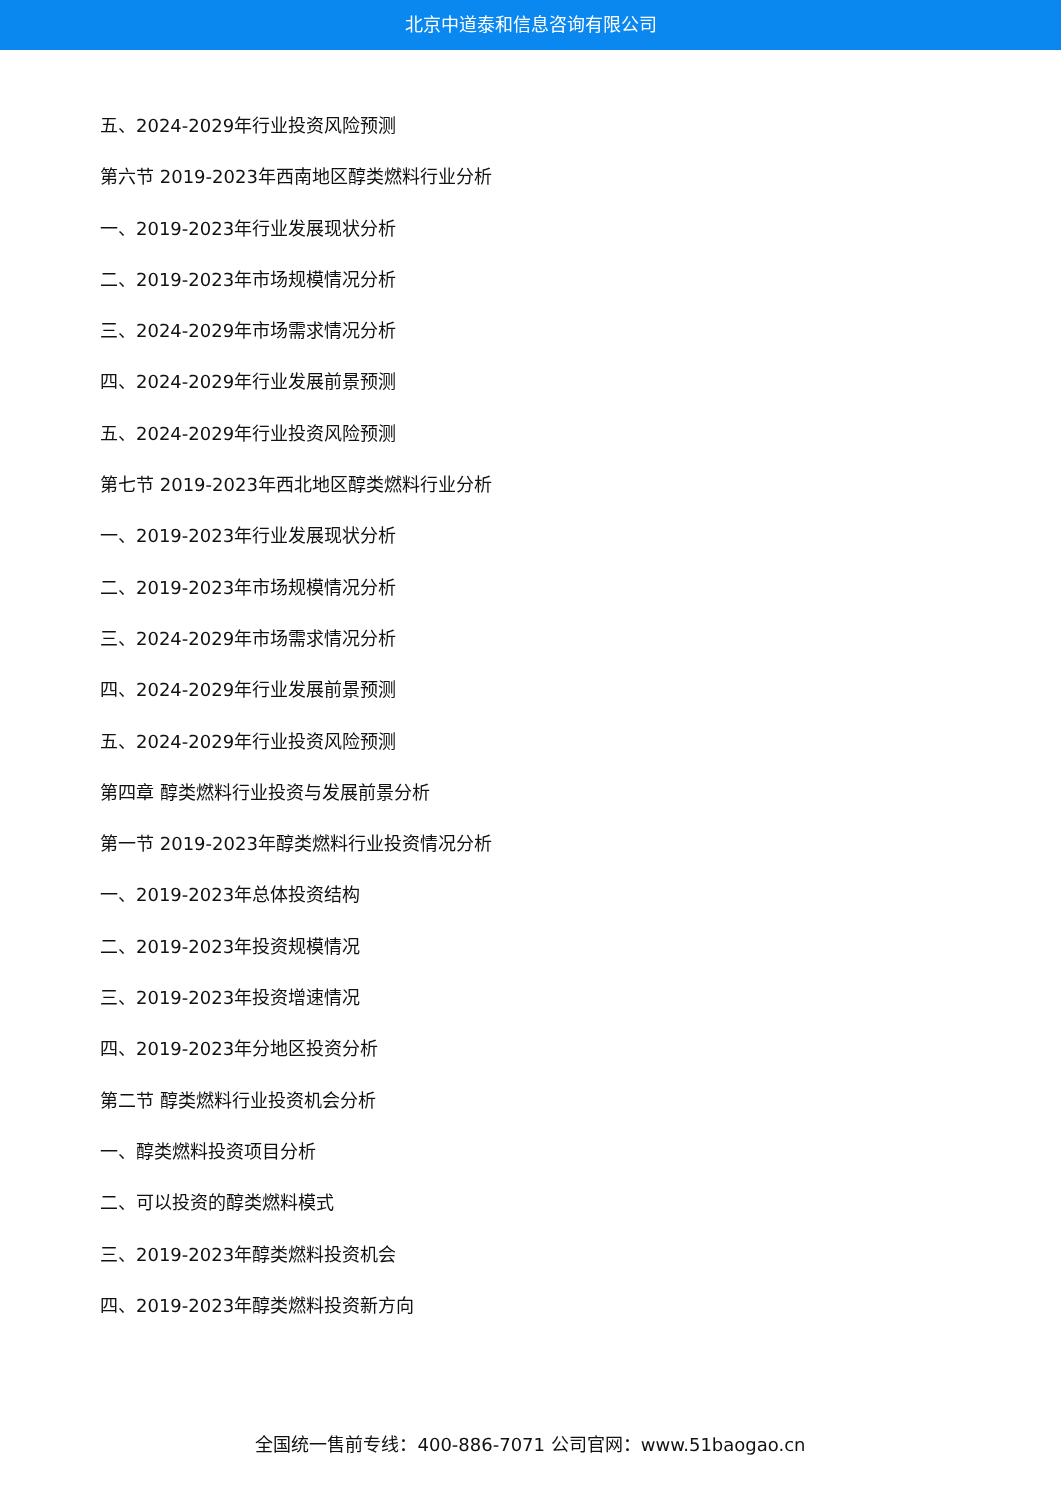北京中道泰和信息咨询有限公司
五、2024-2029年行业投资风险预测
第六节 2019-2023年西南地区醇类燃料行业分析
一、2019-2023年行业发展现状分析
二、2019-2023年市场规模情况分析
三、2024-2029年市场需求情况分析
四、2024-2029年行业发展前景预测
五、2024-2029年行业投资风险预测
第七节 2019-2023年西北地区醇类燃料行业分析
一、2019-2023年行业发展现状分析
二、2019-2023年市场规模情况分析
三、2024-2029年市场需求情况分析
四、2024-2029年行业发展前景预测
五、2024-2029年行业投资风险预测
第四章 醇类燃料行业投资与发展前景分析
第一节 2019-2023年醇类燃料行业投资情况分析
一、2019-2023年总体投资结构
二、2019-2023年投资规模情况
三、2019-2023年投资增速情况
四、2019-2023年分地区投资分析
第二节 醇类燃料行业投资机会分析
一、醇类燃料投资项目分析
二、可以投资的醇类燃料模式
三、2019-2023年醇类燃料投资机会
四、2019-2023年醇类燃料投资新方向
全国统一售前专线：400-886-7071 公司官网：www.51baogao.cn